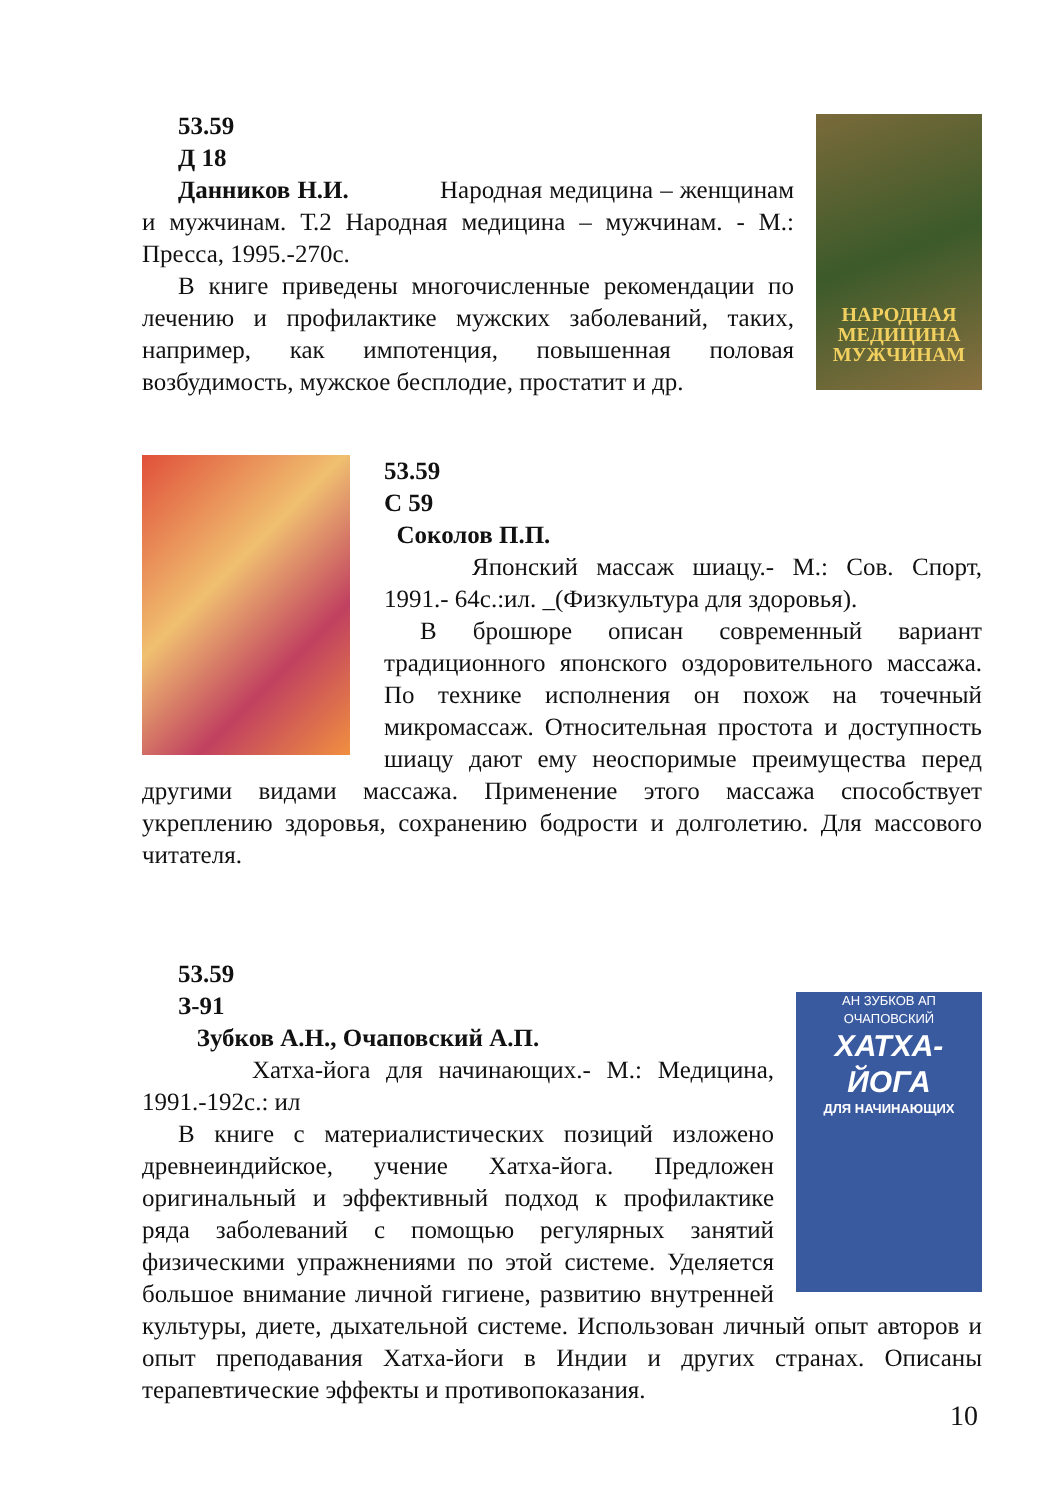НАРОДНАЯ МЕДИЦИНА МУЖЧИНАМ
53.59
Д 18
Данников Н.И. Народная медицина – женщинам и мужчинам. Т.2 Народная медицина – мужчинам. - М.: Пресса, 1995.-270с.
В книге приведены многочисленные рекомендации по лечению и профилактике мужских заболеваний, таких, например, как импотенция, повышенная половая возбудимость, мужское бесплодие, простатит и др.
53.59
С 59
Соколов П.П.
Японский массаж шиацу.- М.: Сов. Спорт, 1991.- 64с.:ил. _(Физкультура для здоровья).
В брошюре описан современный вариант традиционного японского оздоровительного массажа. По технике исполнения он похож на точечный микромассаж. Относительная простота и доступность шиацу дают ему неоспоримые преимущества перед другими видами массажа. Применение этого массажа способствует укреплению здоровья, сохранению бодрости и долголетию. Для массового читателя.
АН ЗУБКОВ АП ОЧАПОВСКИЙ
ХАТХА-
ЙОГА
ДЛЯ НАЧИНАЮЩИХ
53.59
З-91
Зубков А.Н., Очаповский А.П.
Хатха-йога для начинающих.- М.: Медицина, 1991.-192с.: ил
В книге с материалистических позиций изложено древнеиндийское, учение Хатха-йога. Предложен оригинальный и эффективный подход к профилактике ряда заболеваний с помощью регулярных занятий физическими упражнениями по этой системе. Уделяется большое внимание личной гигиене, развитию внутренней культуры, диете, дыхательной системе. Использован личный опыт авторов и опыт преподавания Хатха-йоги в Индии и других странах. Описаны терапевтические эффекты и противопоказания.
10